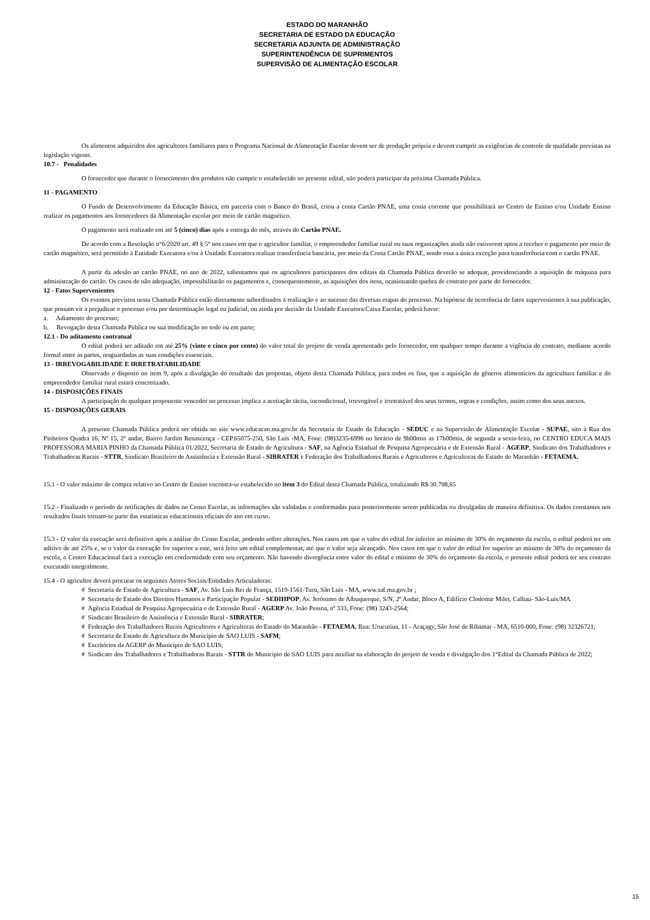ESTADO DO MARANHÃO
SECRETARIA DE ESTADO DA EDUCAÇÃO
SECRETARIA ADJUNTA DE ADMINISTRAÇÃO
SUPERINTENDÊNCIA DE SUPRIMENTOS
SUPERVISÃO DE ALIMENTAÇÃO ESCOLAR
Os alimentos adquiridos dos agricultores familiares para o Programa Nacional de Alimentação Escolar devem ser de produção própria e devem cumprir as exigências de controle de qualidade previstas na legislação vigente.
10.7 - Penalidades
O fornecedor que durante o fornecimento dos produtos não cumprir o estabelecido no presente edital, não poderá participar da próxima Chamada Pública.
11 - PAGAMENTO
O Fundo de Desenvolvimento da Educação Básica, em parceria com o Banco do Brasil, criou a conta Cartão PNAE, uma conta corrente que possibilitará ao Centro de Ensino e/ou Unidade Ensino realizar os pagamentos aos fornecedores da Alimentação escolar por meio de cartão magnético.
O pagamento será realizado em até 5 (cinco) dias após a entrega do mês, através do Cartão PNAE.
De acordo com a Resolução n°6/2020 art. 49 § 5º nos casos em que o agricultor familiar, o empreendedor familiar rural ou suas organizações ainda não estiverem aptos a receber o pagamento por meio de cartão magnético, será permitido à Entidade Executora e/ou à Unidade Executora realizar transferência bancária, por meio da Conta Cartão PNAE, sendo essa a única exceção para transferência com o cartão PNAE.
A partir da adesão ao cartão PNAE, no ano de 2022, salientamos que os agricultores participantes dos editais da Chamada Pública deverão se adequar, providenciando a aquisição de máquina para administração do cartão. Os casos de não adequação, impossibilitarão os pagamentos e, consequentemente, as aquisições dos itens, ocasionando quebra de contrato por parte do fornecedor.
12 - Fatos Supervenientes
Os eventos previstos nesta Chamada Pública estão diretamente subordinados à realização e ao sucesso das diversas etapas do processo. Na hipótese de ocorrência de fatos supervenientes à sua publicação, que possam vir a prejudicar o processo e/ou por determinação legal ou judicial, ou ainda por decisão da Unidade Executora/Caixa Escolar, poderá haver:
a. Adiamento do processo;
b. Revogação desta Chamada Pública ou sua modificação no todo ou em parte;
12.1 - Do aditamento contratual
O edital poderá ser aditado em até 25% (vinte e cinco por cento) do valor total do projeto de venda apresentado pelo fornecedor, em qualquer tempo durante a vigência do contrato, mediante acordo formal entre as partes, resguardadas as suas condições essenciais.
13 - IRREVOGABILIDADE E IRRETRATABILIDADE
Observado o disposto no item 9, após a divulgação do resultado das propostas, objeto desta Chamada Pública, para todos os fins, que a aquisição de gêneros alimentícios da agricultura familiar e do empreendedor familiar rural estará concretizado.
14 - DISPOSIÇÕES FINAIS
A participação de qualquer proponente vencedor no processo implica a aceitação tácita, incondicional, irrevogável e irretratável dos seus termos, regras e condições, assim como dos seus anexos.
15 - DISPOSIÇÕES GERAIS
A presente Chamada Pública poderá ser obtida no site www.educacao.ma.gov.br da Secretaria de Estado da Educação - SEDUC e na Supervisão de Alimentação Escolar - SUPAE, sito à Rua dos Pinheiros Quadra 16, Nº 15, 2º andar, Bairro Jardim Renascença - CEP.65075-250, São Luís -MA, Fone: (98)3235-6996 no horário de 9h00min as 17h00min, de segunda a sexta-feira, no CENTRO EDUCA MAIS PROFESSORA MARIA PINHO da Chamada Pública 01/2022, Secretaria de Estado de Agricultura - SAF, na Agência Estadual de Pesquisa Agropecuária e de Extensão Rural - AGERP, Sindicato dos Trabalhadores e Trabalhadoras Rurais - STTR, Sindicato Brasileiro de Assistência e Extensão Rural - SIBRATER e Federação dos Trabalhadores Rurais e Agricultores e Agricultoras do Estado do Maranhão - FETAEMA.
15.1 - O valor máximo de compra relativo ao Centro de Ensino encontra-se estabelecido no item 3 do Edital desta Chamada Pública, totalizando R$ 30.708,65
15.2 - Finalizado o período de retificações de dados no Censo Escolar, as informações são validadas e conformadas para posteriormente serem publicadas ou divulgadas de maneira definitiva. Os dados constantes nos resultados finais tornam-se parte das estatísticas educacionais oficiais do ano em curso.
15.3 - O valor da execução será definitivo após a análise do Censo Escolar, podendo sofrer alterações. Nos casos em que o valor do edital for inferior ao mínimo de 30% do orçamento da escola, o edital poderá ter um aditivo de até 25% e, se o valor da execução for superior a este, será feito um edital complementar, até que o valor seja alcançado. Nos casos em que o valor do edital for superior ao mínimo de 30% do orçamento da escola, o Centro Educacional fará a execução em conformidade com seu orçamento. Não havendo divergência entre valor do edital e mínimo de 30% do orçamento da escola, o presente edital poderá ter seu contrato executado integralmente.
15.4 - O agricultor deverá procurar os seguintes Atores Sociais/Entidades Articuladoras:
# Secretaria de Estado de Agricultura - SAF, Av. São Luís Rei de França, 1519-1561-Turu, São Luís - MA, www.saf.ma.gov.br ;
# Secretaria de Estado dos Direitos Humanos e Participação Popular - SEDIHPOP, Av. Jerônimo de Albuquerque, S/N, 2º Andar, Bloco A, Edifício Clodomir Milet, Calhau- São-Luís/MA
# Agência Estadual de Pesquisa Agropecuária e de Extensão Rural - AGERP Av. João Pessoa, nº 333, Fone: (98) 3243-2564;
# Sindicato Brasileiro de Assistência e Extensão Rural - SIBRATER;
# Federação dos Trabalhadores Rurais Agricultores e Agricultoras do Estado do Maranhão - FETAEMA, Rua: Urucutiua, 11 - Araçagy, São José de Ribamar - MA, 6510-000, Fone: (98) 32326721;
# Secretaria de Estado de Agricultura do Município de SAO LUIS - SAFM;
# Escritórios da AGERP do Município de SAO LUIS;
# Sindicato dos Trabalhadores e Trabalhadoras Rurais - STTR do Município de SAO LUIS para auxiliar na elaboração do projeto de venda e divulgação dos 1°Edital da Chamada Pública de 2022;
15